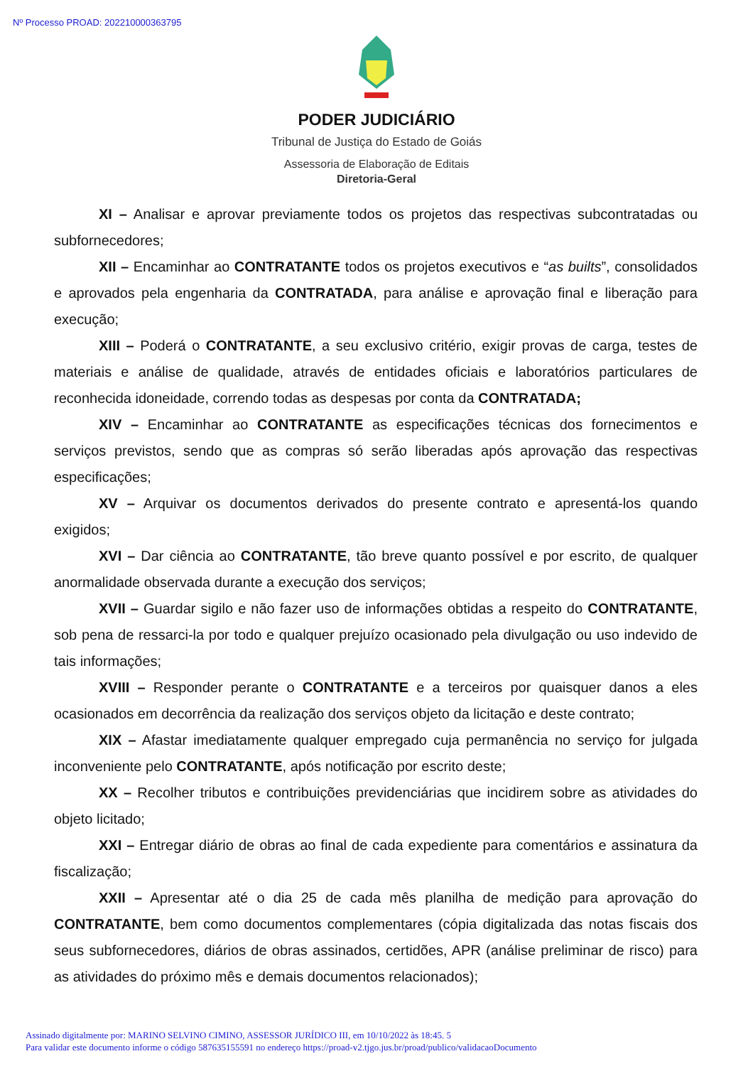Nº Processo PROAD: 202210000363795
PODER JUDICIÁRIO
Tribunal de Justiça do Estado de Goiás
Assessoria de Elaboração de Editais
Diretoria-Geral
XI – Analisar e aprovar previamente todos os projetos das respectivas subcontratadas ou subfornecedores;
XII – Encaminhar ao CONTRATANTE todos os projetos executivos e “as builts”, consolidados e aprovados pela engenharia da CONTRATADA, para análise e aprovação final e liberação para execução;
XIII – Poderá o CONTRATANTE, a seu exclusivo critério, exigir provas de carga, testes de materiais e análise de qualidade, através de entidades oficiais e laboratórios particulares de reconhecida idoneidade, correndo todas as despesas por conta da CONTRATADA;
XIV – Encaminhar ao CONTRATANTE as especificações técnicas dos fornecimentos e serviços previstos, sendo que as compras só serão liberadas após aprovação das respectivas especificações;
XV – Arquivar os documentos derivados do presente contrato e apresentá-los quando exigidos;
XVI – Dar ciência ao CONTRATANTE, tão breve quanto possível e por escrito, de qualquer anormalidade observada durante a execução dos serviços;
XVII – Guardar sigilo e não fazer uso de informações obtidas a respeito do CONTRATANTE, sob pena de ressarci-la por todo e qualquer prejuízo ocasionado pela divulgação ou uso indevido de tais informações;
XVIII – Responder perante o CONTRATANTE e a terceiros por quaisquer danos a eles ocasionados em decorrência da realização dos serviços objeto da licitação e deste contrato;
XIX – Afastar imediatamente qualquer empregado cuja permanência no serviço for julgada inconveniente pelo CONTRATANTE, após notificação por escrito deste;
XX – Recolher tributos e contribuições previdenciárias que incidirem sobre as atividades do objeto licitado;
XXI – Entregar diário de obras ao final de cada expediente para comentários e assinatura da fiscalização;
XXII – Apresentar até o dia 25 de cada mês planilha de medição para aprovação do CONTRATANTE, bem como documentos complementares (cópia digitalizada das notas fiscais dos seus subfornecedores, diários de obras assinados, certidões, APR (análise preliminar de risco) para as atividades do próximo mês e demais documentos relacionados);
Assinado digitalmente por: MARINO SELVINO CIMINO, ASSESSOR JURÍDICO III, em 10/10/2022 às 18:45. 5
Para validar este documento informe o código 587635155591 no endereço https://proad-v2.tjgo.jus.br/proad/publico/validacaoDocumento